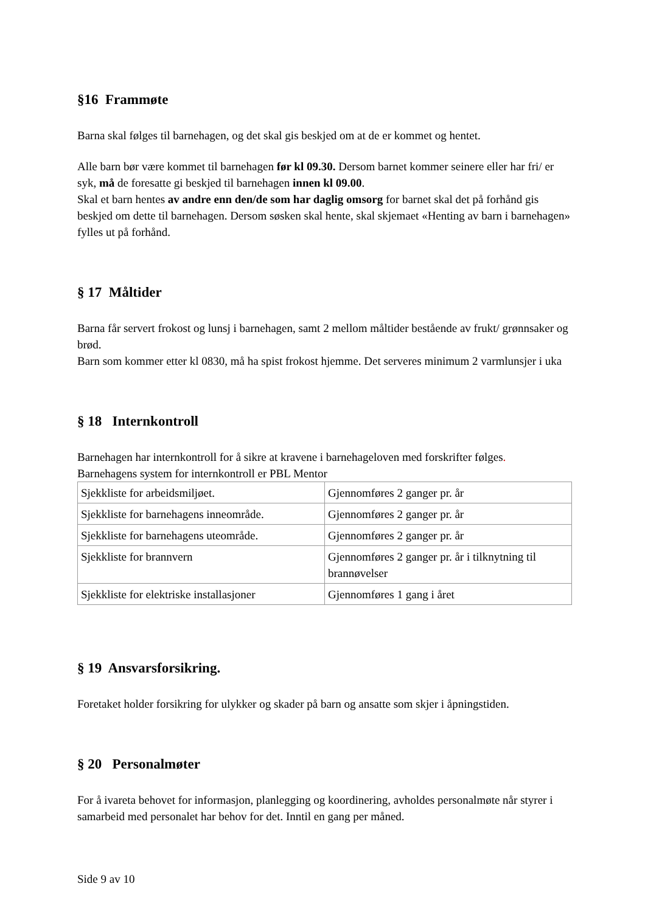§16 Frammøte
Barna skal følges til barnehagen, og det skal gis beskjed om at de er kommet og hentet.
Alle barn bør være kommet til barnehagen før kl 09.30. Dersom barnet kommer seinere eller har fri/ er syk, må de foresatte gi beskjed til barnehagen innen kl 09.00.
Skal et barn hentes av andre enn den/de som har daglig omsorg for barnet skal det på forhånd gis beskjed om dette til barnehagen. Dersom søsken skal hente, skal skjemaet «Henting av barn i barnehagen» fylles ut på forhånd.
§ 17 Måltider
Barna får servert frokost og lunsj i barnehagen, samt 2 mellom måltider bestående av frukt/ grønnsaker og brød.
Barn som kommer etter kl 0830, må ha spist frokost hjemme. Det serveres minimum 2 varmlunsjer i uka
§ 18 Internkontroll
Barnehagen har internkontroll for å sikre at kravene i barnehageloven med forskrifter følges.
Barnehagens system for internkontroll er PBL Mentor
| Sjekkliste for arbeidsmiljøet. | Gjennomføres 2 ganger pr. år |
| Sjekkliste for barnehagens inneområde. | Gjennomføres 2 ganger pr. år |
| Sjekkliste for barnehagens uteområde. | Gjennomføres 2 ganger pr. år |
| Sjekkliste for brannvern | Gjennomføres 2 ganger pr. år i tilknytning til brannøvelser |
| Sjekkliste for elektriske installasjoner | Gjennomføres 1 gang i året |
§ 19 Ansvarsforsikring.
Foretaket holder forsikring for ulykker og skader på barn og ansatte som skjer i åpningstiden.
§ 20 Personalmøter
For å ivareta behovet for informasjon, planlegging og koordinering, avholdes personalmøte når styrer i samarbeid med personalet har behov for det. Inntil en gang per måned.
Side 9 av 10